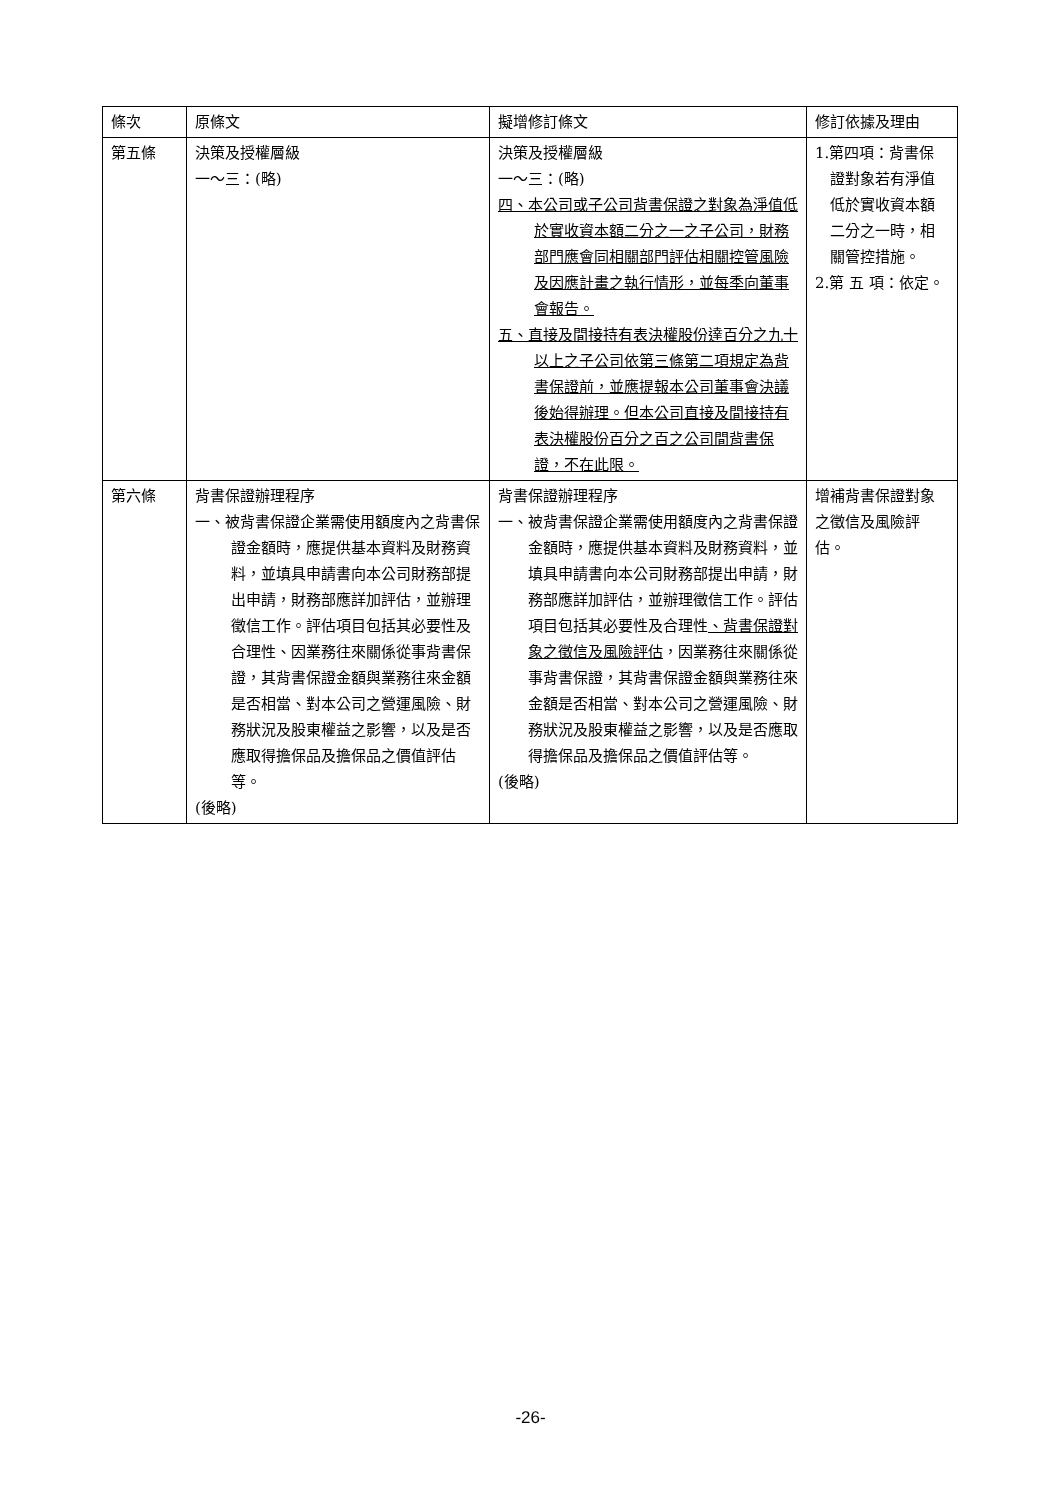| 條次 | 原條文 | 擬增修訂條文 | 修訂依據及理由 |
| --- | --- | --- | --- |
| 第五條 | 決策及授權層級 一～三：(略) | 決策及授權層級 一～三：(略) 四、本公司或子公司背書保證之對象為淨值低於實收資本額二分之一之子公司，財務部門應會同相關部門評估相關控管風險及因應計畫之執行情形，並每季向董事會報告。 五、直接及間接持有表決權股份達百分之九十以上之子公司依第三條第二項規定為背書保證前，並應提報本公司董事會決議後始得辦理。但本公司直接及間接持有表決權股份百分之百之公司間背書保證，不在此限。 | 1.第四項：背書保證對象若有淨值低於實收資本額二分之一時，相關管控措施。 2.第 五 項：依定。 |
| 第六條 | 背書保證辦理程序 一、被背書保證企業需使用額度內之背書保證金額時，應提供基本資料及財務資料，並填具申請書向本公司財務部提出申請，財務部應詳加評估，並辦理徵信工作。評估項目包括其必要性及合理性、因業務往來關係從事背書保證，其背書保證金額與業務往來金額是否相當、對本公司之營運風險、財務狀況及股東權益之影響，以及是否應取得擔保品及擔保品之價值評估等。 (後略) | 背書保證辦理程序 一、被背書保證企業需使用額度內之背書保證金額時，應提供基本資料及財務資料，並填具申請書向本公司財務部提出申請，財務部應詳加評估，並辦理徵信工作。評估項目包括其必要性及合理性 、背書保證對象之徵信及風險評估 ，因業務往來關係從事背書保證，其背書保證金額與業務往來金額是否相當、對本公司之營運風險、財務狀況及股東權益之影響，以及是否應取得擔保品及擔保品之價值評估等。 (後略) | 增補背書保證對象之徵信及風險評估。 |
-26-